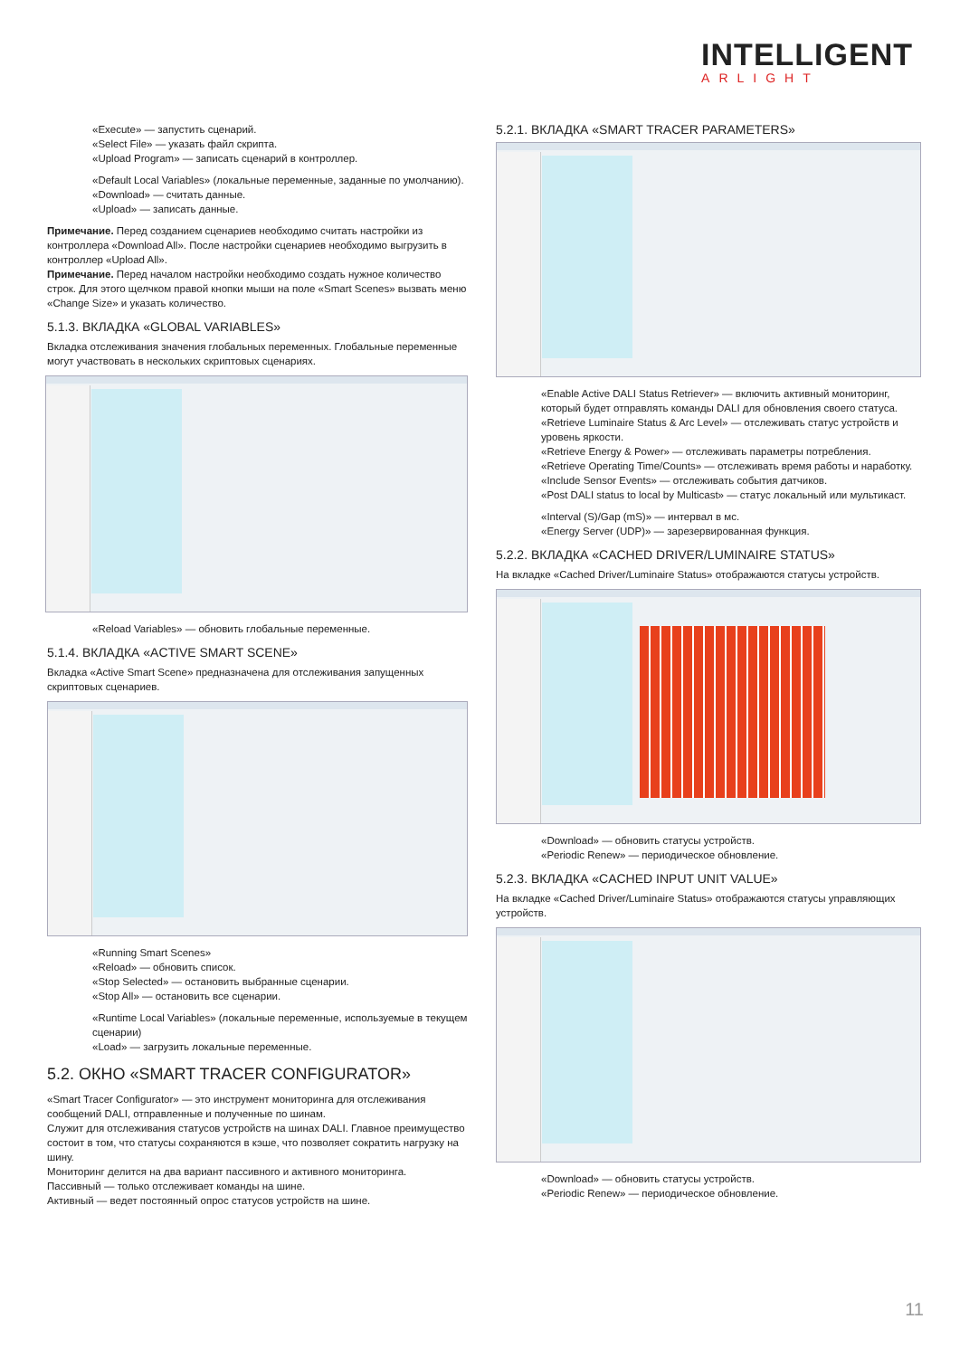INTELLIGENT
ARLIGHT
«Execute» — запустить сценарий.
«Select File» — указать файл скрипта.
«Upload Program» — записать сценарий в контроллер.
«Default Local Variables» (локальные переменные, заданные по умолчанию).
«Download» — считать данные.
«Upload» — записать данные.
Примечание. Перед созданием сценариев необходимо считать настройки из контроллера «Download All». После настройки сценариев необходимо выгрузить в контроллер «Upload All».
Примечание. Перед началом настройки необходимо создать нужное количество строк. Для этого щелчком правой кнопки мыши на поле «Smart Scenes» вызвать меню «Change Size» и указать количество.
5.1.3. ВКЛАДКА «GLOBAL VARIABLES»
Вкладка отслеживания значения глобальных переменных. Глобальные переменные могут участвовать в нескольких скриптовых сценариях.
«Reload Variables» — обновить глобальные переменные.
5.1.4. ВКЛАДКА «ACTIVE SMART SCENE»
Вкладка «Active Smart Scene» предназначена для отслеживания запущенных скриптовых сценариев.
«Running Smart Scenes»
«Reload» — обновить список.
«Stop Selected» — остановить выбранные сценарии.
«Stop All» — остановить все сценарии.
«Runtime Local Variables» (локальные переменные, используемые в текущем сценарии)
«Load» — загрузить локальные переменные.
5.2. ОКНО «SMART TRACER CONFIGURATOR»
«Smart Tracer Configurator» — это инструмент мониторинга для отслеживания сообщений DALI, отправленные и полученные по шинам.
Служит для отслеживания статусов устройств на шинах DALI. Главное преимущество состоит в том, что статусы сохраняются в кэше, что позволяет сократить нагрузку на шину.
Мониторинг делится на два вариант пассивного и активного мониторинга.
Пассивный — только отслеживает команды на шине.
Активный — ведет постоянный опрос статусов устройств на шине.
5.2.1. ВКЛАДКА «SMART TRACER PARAMETERS»
«Enable Active DALI Status Retriever» — включить активный мониторинг, который будет отправлять команды DALI для обновления своего статуса.
«Retrieve Luminaire Status & Arc Level» — отслеживать статус устройств и уровень яркости.
«Retrieve Energy & Power» — отслеживать параметры потребления.
«Retrieve Operating Time/Counts» — отслеживать время работы и наработку.
«Include Sensor Events» — отслеживать события датчиков.
«Post DALI status to local by Multicast» — статус локальный или мультикаст.
«Interval (S)/Gap (mS)» — интервал в мс.
«Energy Server (UDP)» — зарезервированная функция.
5.2.2. ВКЛАДКА «CACHED DRIVER/LUMINAIRE STATUS»
На вкладке «Cached Driver/Luminaire Status» отображаются статусы устройств.
«Download» — обновить статусы устройств.
«Periodic Renew» — периодическое обновление.
5.2.3. ВКЛАДКА «CACHED INPUT UNIT VALUE»
На вкладке «Cached Driver/Luminaire Status» отображаются статусы управляющих устройств.
«Download» — обновить статусы устройств.
«Periodic Renew» — периодическое обновление.
11